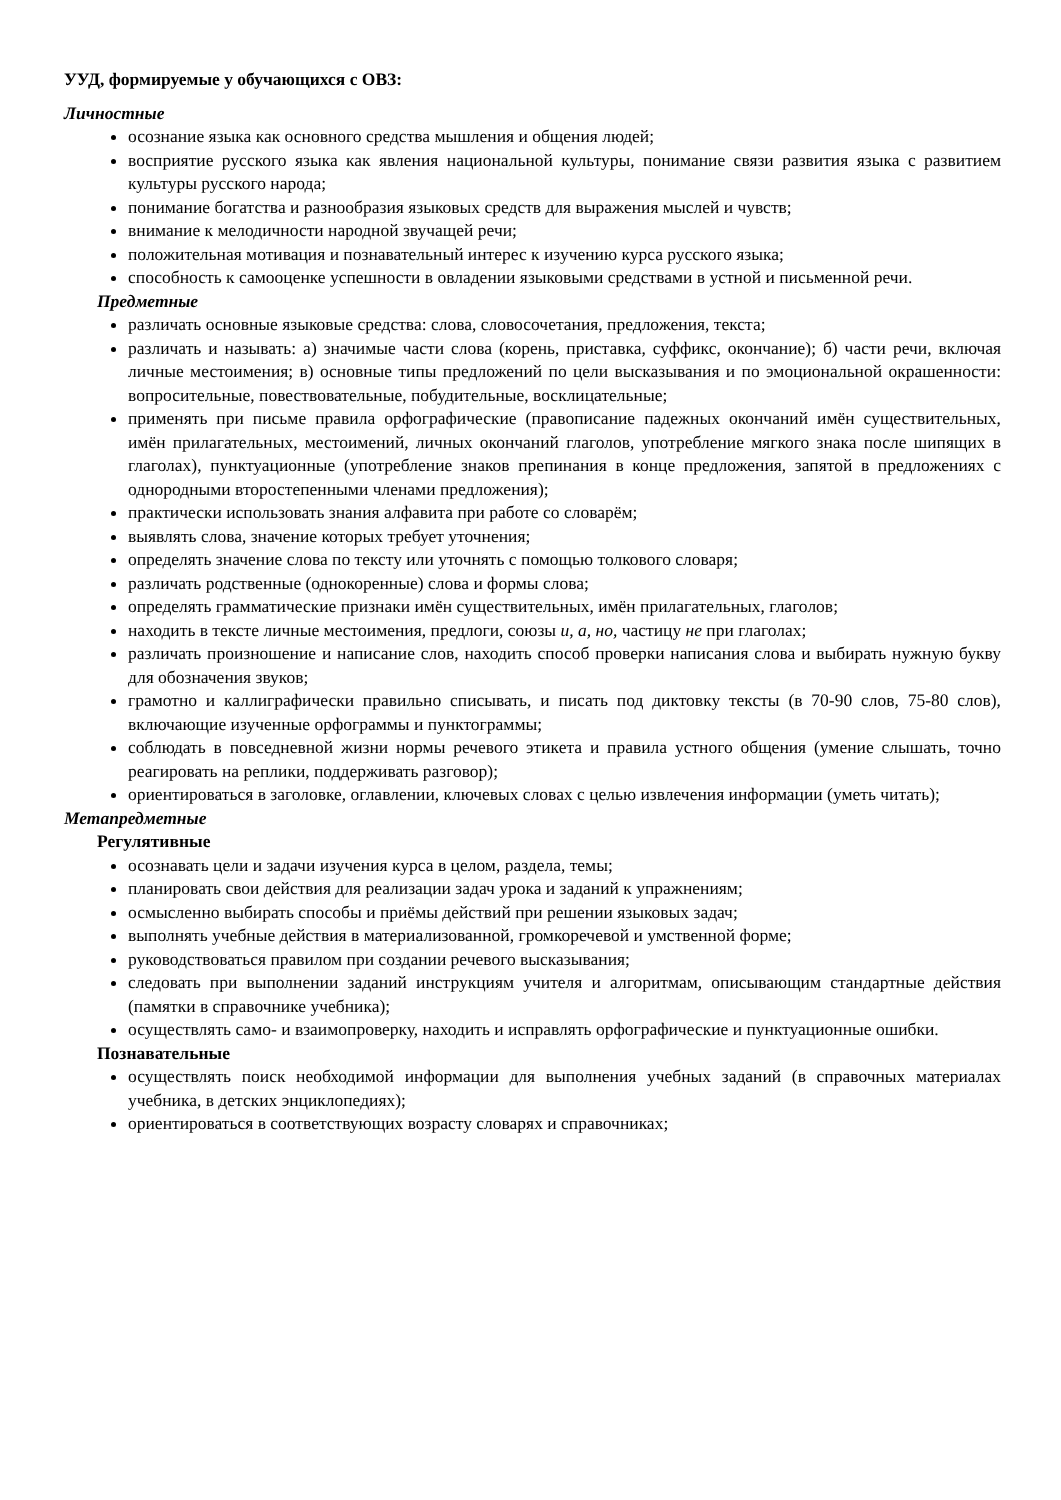УУД, формируемые у обучающихся с ОВЗ:
Личностные
осознание языка как основного средства мышления и общения людей;
восприятие русского языка как явления национальной культуры, понимание связи развития языка с развитием культуры русского народа;
понимание богатства и разнообразия языковых средств для выражения мыслей и чувств;
внимание к мелодичности народной звучащей речи;
положительная мотивация и познавательный интерес к изучению курса русского языка;
способность к самооценке успешности в овладении языковыми средствами в устной и письменной речи.
Предметные
различать основные языковые средства: слова, словосочетания, предложения, текста;
различать и называть: а) значимые части слова (корень, приставка, суффикс, окончание); б) части речи, включая личные местоимения; в) основные типы предложений по цели высказывания и по эмоциональной окрашенности: вопросительные, повествовательные, побудительные, восклицательные;
применять при письме правила орфографические (правописание падежных окончаний имён существительных, имён прилагательных, местоимений, личных окончаний глаголов, употребление мягкого знака после шипящих в глаголах), пунктуационные (употребление знаков препинания в конце предложения, запятой в предложениях с однородными второстепенными членами предложения);
практически использовать знания алфавита при работе со словарём;
выявлять слова, значение которых требует уточнения;
определять значение слова по тексту или уточнять с помощью толкового словаря;
различать родственные (однокоренные) слова и формы слова;
определять грамматические признаки имён существительных, имён прилагательных, глаголов;
находить в тексте личные местоимения, предлоги, союзы и, а, но, частицу не при глаголах;
различать произношение и написание слов, находить способ проверки написания слова и выбирать нужную букву для обозначения звуков;
грамотно и каллиграфически правильно списывать, и писать под диктовку тексты (в 70-90 слов, 75-80 слов), включающие изученные орфограммы и пунктограммы;
соблюдать в повседневной жизни нормы речевого этикета и правила устного общения (умение слышать, точно реагировать на реплики, поддерживать разговор);
ориентироваться в заголовке, оглавлении, ключевых словах с целью извлечения информации (уметь читать);
Метапредметные
Регулятивные
осознавать цели и задачи изучения курса в целом, раздела, темы;
планировать свои действия для реализации задач урока и заданий к упражнениям;
осмысленно выбирать способы и приёмы действий при решении языковых задач;
выполнять учебные действия в материализованной, громкоречевой и умственной форме;
руководствоваться правилом при создании речевого высказывания;
следовать при выполнении заданий инструкциям учителя и алгоритмам, описывающим стандартные действия (памятки в справочнике учебника);
осуществлять само- и взаимопроверку, находить и исправлять орфографические и пунктуационные ошибки.
Познавательные
осуществлять поиск необходимой информации для выполнения учебных заданий (в справочных материалах учебника, в детских энциклопедиях);
ориентироваться в соответствующих возрасту словарях и справочниках;